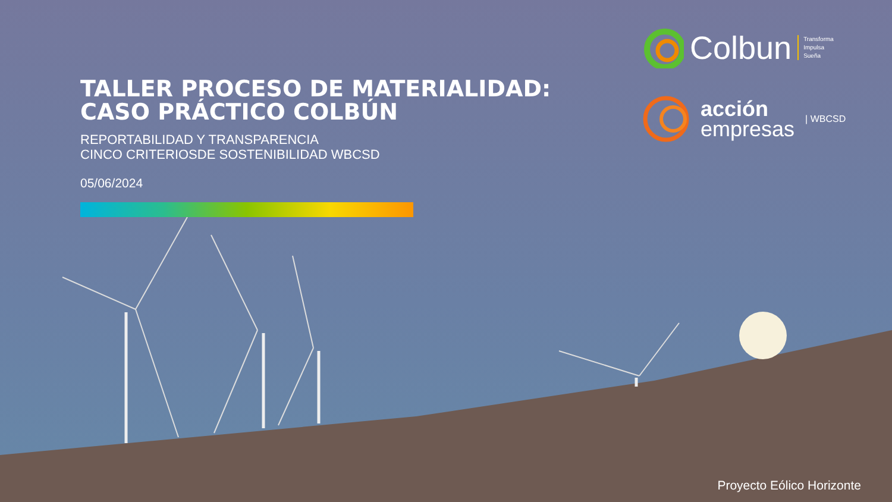TALLER PROCESO DE MATERIALIDAD:
CASO PRÁCTICO COLBÚN
REPORTABILIDAD Y TRANSPARENCIA
CINCO CRITERIOSDE SOSTENIBILIDAD WBCSD
05/06/2024
Colbun Transforma
Impulsa
Sueña
acción
empresas | WBCSD
Proyecto Eólico Horizonte